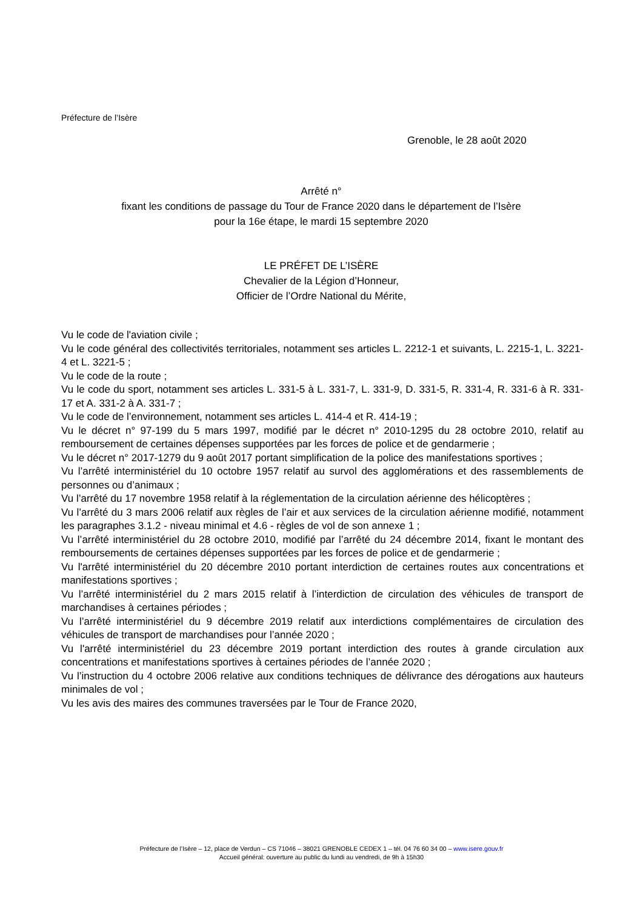Préfecture de l’Isère
Grenoble, le 28 août 2020
Arrêté n°
fixant les conditions de passage du Tour de France 2020 dans le département de l’Isère
pour la 16e étape, le mardi 15 septembre 2020
LE PRÉFET DE L’ISÈRE
Chevalier de la Légion d’Honneur,
Officier de l’Ordre National du Mérite,
Vu le code de l'aviation civile ;
Vu le code général des collectivités territoriales, notamment ses articles L. 2212-1 et suivants, L. 2215-1, L. 3221-4 et L. 3221-5 ;
Vu le code de la route ;
Vu le code du sport, notamment ses articles L. 331-5 à L. 331-7, L. 331-9, D. 331-5, R. 331-4, R. 331-6 à R. 331-17 et A. 331-2 à A. 331-7 ;
Vu le code de l’environnement, notamment ses articles L. 414-4 et R. 414-19 ;
Vu le décret n° 97-199 du 5 mars 1997, modifié par le décret n° 2010-1295 du 28 octobre 2010, relatif au remboursement de certaines dépenses supportées par les forces de police et de gendarmerie ;
Vu le décret n° 2017-1279 du 9 août 2017 portant simplification de la police des manifestations sportives ;
Vu l’arrêté interministériel du 10 octobre 1957 relatif au survol des agglomérations et des rassemblements de personnes ou d’animaux ;
Vu l’arrêté du 17 novembre 1958 relatif à la réglementation de la circulation aérienne des hélicoptères ;
Vu l’arrêté du 3 mars 2006 relatif aux règles de l’air et aux services de la circulation aérienne modifié, notamment les paragraphes 3.1.2 - niveau minimal et 4.6 - règles de vol de son annexe 1 ;
Vu l’arrêté interministériel du 28 octobre 2010, modifié par l’arrêté du 24 décembre 2014, fixant le montant des remboursements de certaines dépenses supportées par les forces de police et de gendarmerie ;
Vu l'arrêté interministériel du 20 décembre 2010 portant interdiction de certaines routes aux concentrations et manifestations sportives ;
Vu l’arrêté interministériel du 2 mars 2015 relatif à l’interdiction de circulation des véhicules de transport de marchandises à certaines périodes ;
Vu l’arrêté interministériel du 9 décembre 2019 relatif aux interdictions complémentaires de circulation des véhicules de transport de marchandises pour l’année 2020 ;
Vu l'arrêté interministériel du 23 décembre 2019 portant interdiction des routes à grande circulation aux concentrations et manifestations sportives à certaines périodes de l’année 2020 ;
Vu l’instruction du 4 octobre 2006 relative aux conditions techniques de délivrance des dérogations aux hauteurs minimales de vol ;
Vu les avis des maires des communes traversées par le Tour de France 2020,
Préfecture de l’Isère – 12, place de Verdun – CS 71046 – 38021 GRENOBLE CEDEX 1 – tél. 04 76 60 34 00 – www.isere.gouv.fr
Accueil général: ouverture au public du lundi au vendredi, de 9h à 15h30